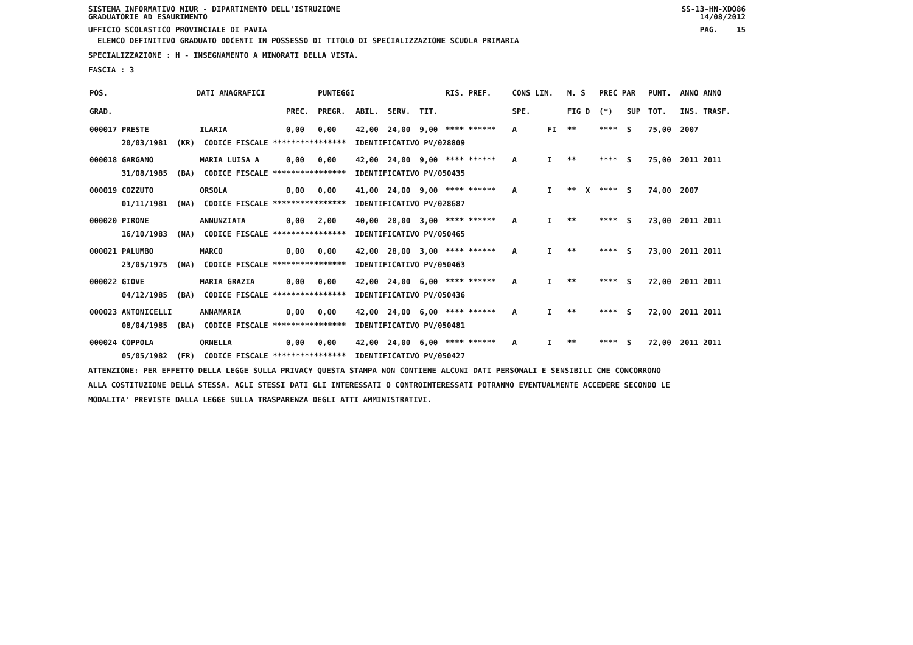SISTEMA INFORMATIVO MIUR - DIPARTIMENTO DELL'ISTRUZIONE
GRADUATORIE AD ESAURIMENTO SS-13-HN-XDO86
14/08/2012
UFFICIO SCOLASTICO PROVINCIALE DI PAVIA PAG. 15
ELENCO DEFINITIVO GRADUATO DOCENTI IN POSSESSO DI TITOLO DI SPECIALIZZAZIONE SCUOLA PRIMARIA
SPECIALIZZAZIONE : H - INSEGNAMENTO A MINORATI DELLA VISTA.
FASCIA : 3
| POS. | DATI ANAGRAFICI | | | PUNTEGGI | | | | RIS. PREF. | CONS LIN. | | N. S | PREC PAR | | PUNT. | ANNO ANNO |
| --- | --- | --- | --- | --- | --- | --- | --- | --- | --- | --- | --- | --- | --- | --- | --- |
| GRAD. | | | PREC. | PREGR. | ABIL. | SERV. | TIT. | | SPE. | | FIG D | (*) | SUP | TOT. | INS. TRASF. |
| 000017 PRESTE | | ILARIA | 0,00 | 0,00 | 42,00 | 24,00 | 9,00 | **** ****** | A | FI | ** | **** | S | 75,00 | 2007 |
| 20/03/1981 (KR) CODICE FISCALE **************** IDENTIFICATIVO PV/028809 | | | | | | | | | | | | | | | |
| 000018 GARGANO | | MARIA LUISA A | 0,00 | 0,00 | 42,00 | 24,00 | 9,00 | **** ****** | A | I | ** | **** | S | 75,00 | 2011 2011 |
| 31/08/1985 (BA) CODICE FISCALE **************** IDENTIFICATIVO PV/050435 | | | | | | | | | | | | | | | |
| 000019 COZZUTO | | ORSOLA | 0,00 | 0,00 | 41,00 | 24,00 | 9,00 | **** ****** | A | I | ** X | **** | S | 74,00 | 2007 |
| 01/11/1981 (NA) CODICE FISCALE **************** IDENTIFICATIVO PV/028687 | | | | | | | | | | | | | | | |
| 000020 PIRONE | | ANNUNZIATA | 0,00 | 2,00 | 40,00 | 28,00 | 3,00 | **** ****** | A | I | ** | **** | S | 73,00 | 2011 2011 |
| 16/10/1983 (NA) CODICE FISCALE **************** IDENTIFICATIVO PV/050465 | | | | | | | | | | | | | | | |
| 000021 PALUMBO | | MARCO | 0,00 | 0,00 | 42,00 | 28,00 | 3,00 | **** ****** | A | I | ** | **** | S | 73,00 | 2011 2011 |
| 23/05/1975 (NA) CODICE FISCALE **************** IDENTIFICATIVO PV/050463 | | | | | | | | | | | | | | | |
| 000022 GIOVE | | MARIA GRAZIA | 0,00 | 0,00 | 42,00 | 24,00 | 6,00 | **** ****** | A | I | ** | **** | S | 72,00 | 2011 2011 |
| 04/12/1985 (BA) CODICE FISCALE **************** IDENTIFICATIVO PV/050436 | | | | | | | | | | | | | | | |
| 000023 ANTONICELLI | | ANNAMARIA | 0,00 | 0,00 | 42,00 | 24,00 | 6,00 | **** ****** | A | I | ** | **** | S | 72,00 | 2011 2011 |
| 08/04/1985 (BA) CODICE FISCALE **************** IDENTIFICATIVO PV/050481 | | | | | | | | | | | | | | | |
| 000024 COPPOLA | | ORNELLA | 0,00 | 0,00 | 42,00 | 24,00 | 6,00 | **** ****** | A | I | ** | **** | S | 72,00 | 2011 2011 |
| 05/05/1982 (FR) CODICE FISCALE **************** IDENTIFICATIVO PV/050427 | | | | | | | | | | | | | | | |
ATTENZIONE: PER EFFETTO DELLA LEGGE SULLA PRIVACY QUESTA STAMPA NON CONTIENE ALCUNI DATI PERSONALI E SENSIBILI CHE CONCORRONO
ALLA COSTITUZIONE DELLA STESSA. AGLI STESSI DATI GLI INTERESSATI O CONTROINTERESSATI POTRANNO EVENTUALMENTE ACCEDERE SECONDO LE
MODALITA' PREVISTE DALLA LEGGE SULLA TRASPARENZA DEGLI ATTI AMMINISTRATIVI.